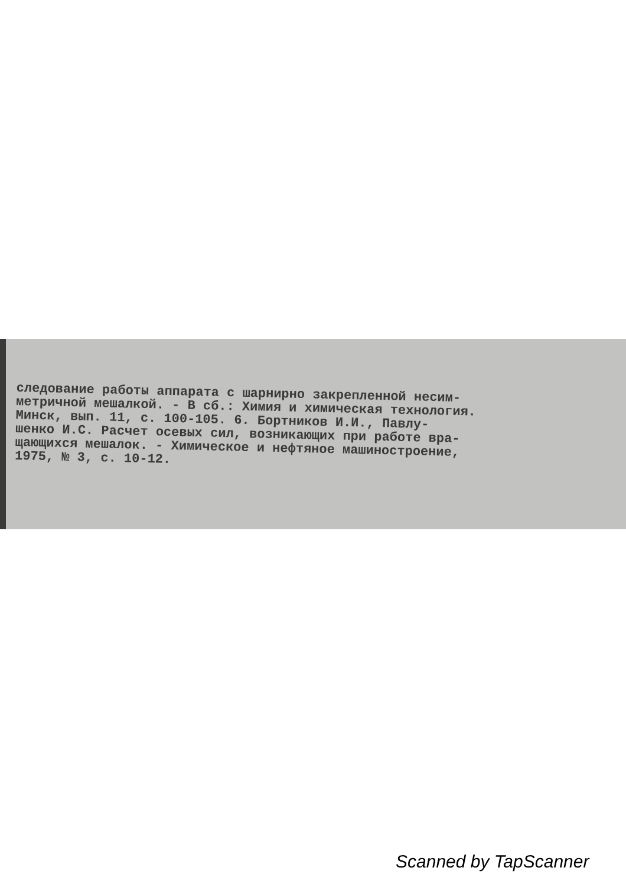следование работы аппарата с шарнирно закрепленной несим-
метричной мешалкой. - В сб.: Химия и химическая технология.
Минск, вып. 11, с. 100-105. 6. Бортников И.И., Павлу-
шенко И.С. Расчет осевых сил, возникающих при работе вра-
щающихся мешалок. - Химическое и нефтяное машиностроение,
1975, № 3, с. 10-12.
Scanned by TapScanner